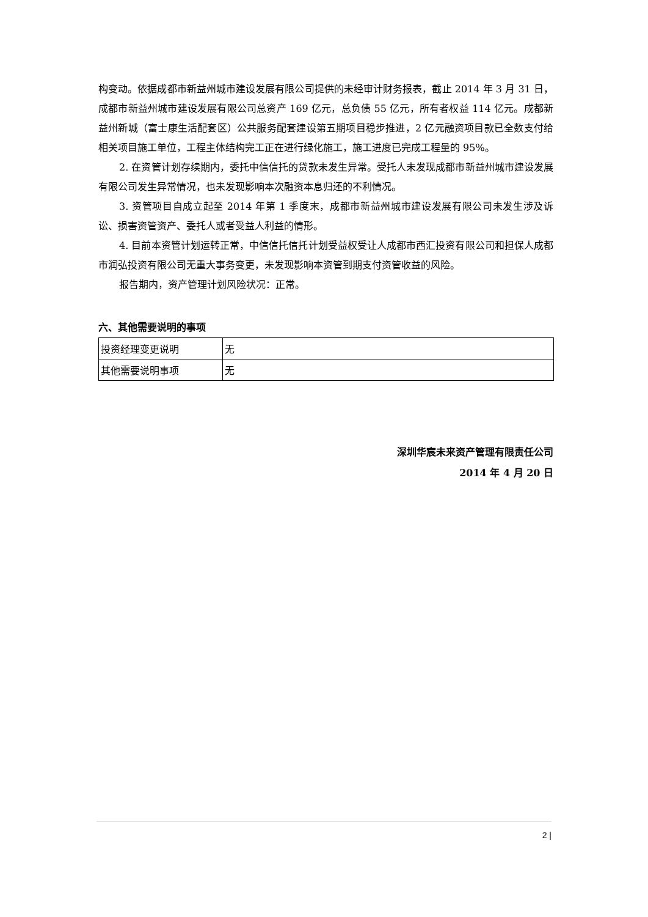构变动。依据成都市新益州城市建设发展有限公司提供的未经审计财务报表，截止 2014 年 3 月 31 日，成都市新益州城市建设发展有限公司总资产 169 亿元，总负债 55 亿元，所有者权益 114 亿元。成都新益州新城（富士康生活配套区）公共服务配套建设第五期项目稳步推进，2 亿元融资项目款已全数支付给相关项目施工单位，工程主体结构完工正在进行绿化施工，施工进度已完成工程量的 95%。
2. 在资管计划存续期内，委托中信信托的贷款未发生异常。受托人未发现成都市新益州城市建设发展有限公司发生异常情况，也未发现影响本次融资本息归还的不利情况。
3. 资管项目自成立起至 2014 年第 1 季度末，成都市新益州城市建设发展有限公司未发生涉及诉讼、损害资管资产、委托人或者受益人利益的情形。
4. 目前本资管计划运转正常，中信信托信托计划受益权受让人成都市西汇投资有限公司和担保人成都市润弘投资有限公司无重大事务变更，未发现影响本资管到期支付资管收益的风险。
报告期内，资产管理计划风险状况：正常。
六、其他需要说明的事项
| 投资经理变更说明 | 无 |
| 其他需要说明事项 | 无 |
深圳华宸未来资产管理有限责任公司
2014 年 4 月 20 日
2 |